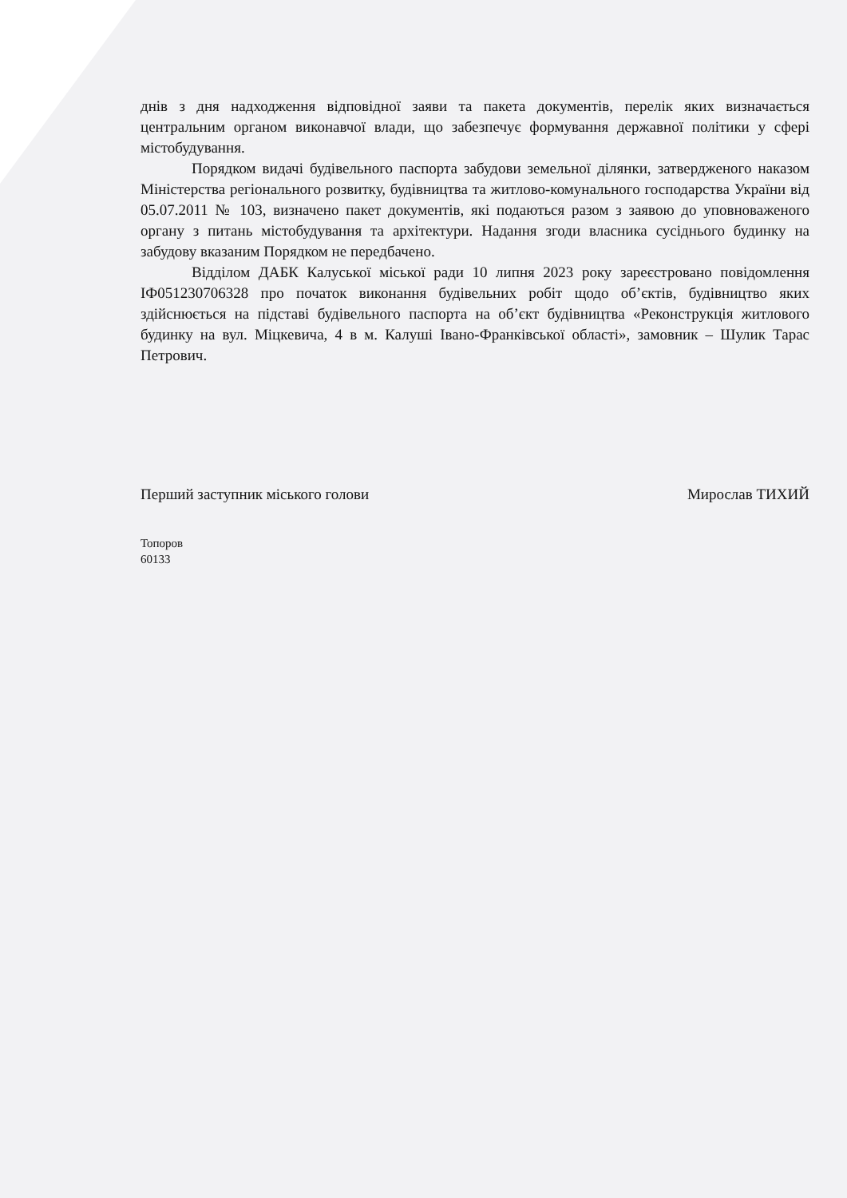днів з дня надходження відповідної заяви та пакета документів, перелік яких визначається центральним органом виконавчої влади, що забезпечує формування державної політики у сфері містобудування.
Порядком видачі будівельного паспорта забудови земельної ділянки, затвердженого наказом Міністерства регіонального розвитку, будівництва та житлово-комунального господарства України від 05.07.2011 № 103, визначено пакет документів, які подаються разом з заявою до уповноваженого органу з питань містобудування та архітектури. Надання згоди власника сусіднього будинку на забудову вказаним Порядком не передбачено.
Відділом ДАБК Калуської міської ради 10 липня 2023 року зареєстровано повідомлення ІФ051230706328 про початок виконання будівельних робіт щодо об’єктів, будівництво яких здійснюється на підставі будівельного паспорта на об’єкт будівництва «Реконструкція житлового будинку на вул. Міцкевича, 4 в м. Калуші Івано-Франківської області», замовник – Шулик Тарас Петрович.
Перший заступник міського голови Мирослав ТИХИЙ
Топоров
60133